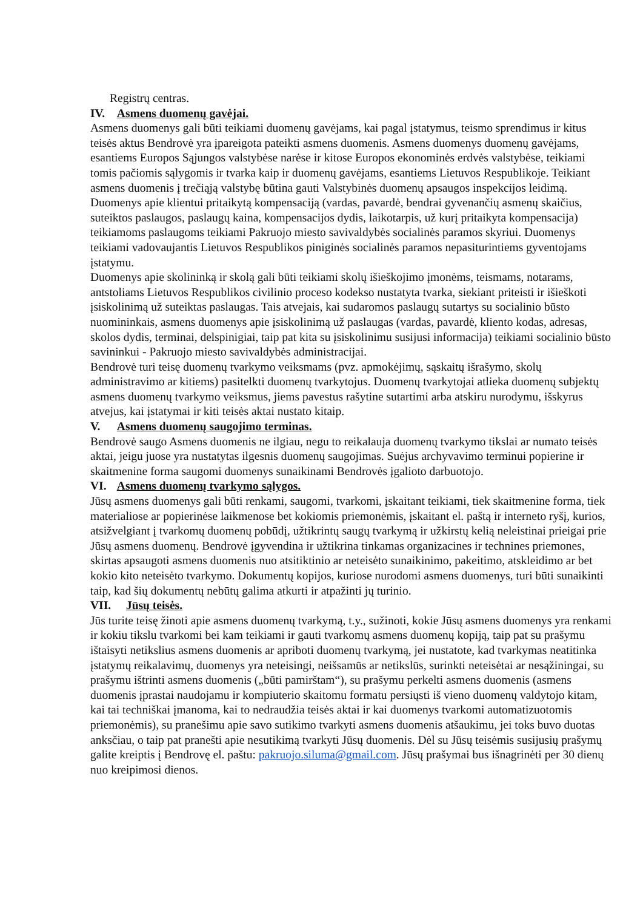Registrų centras.
IV. Asmens duomenų gavėjai.
Asmens duomenys gali būti teikiami duomenų gavėjams, kai pagal įstatymus, teismo sprendimus ir kitus teisės aktus Bendrovė yra įpareigota pateikti asmens duomenis. Asmens duomenys duomenų gavėjams, esantiems Europos Sąjungos valstybėse narėse ir kitose Europos ekonominės erdvės valstybėse, teikiami tomis pačiomis sąlygomis ir tvarka kaip ir duomenų gavėjams, esantiems Lietuvos Respublikoje. Teikiant asmens duomenis į trečiąją valstybę būtina gauti Valstybinės duomenų apsaugos inspekcijos leidimą.
Duomenys apie klientui pritaikytą kompensaciją (vardas, pavardė, bendrai gyvenančių asmenų skaičius, suteiktos paslaugos, paslaugų kaina, kompensacijos dydis, laikotarpis, už kurį pritaikyta kompensacija) teikiamoms paslaugoms teikiami Pakruojo miesto savivaldybės socialinės paramos skyriui. Duomenys teikiami vadovaujantis Lietuvos Respublikos piniginės socialinės paramos nepasiturintiems gyventojams įstatymu.
Duomenys apie skolininką ir skolą gali būti teikiami skolų išieškojimo įmonėms, teismams, notarams, antstoliams Lietuvos Respublikos civilinio proceso kodekso nustatyta tvarka, siekiant priteisti ir išieškoti įsiskolinimą už suteiktas paslaugas. Tais atvejais, kai sudaromos paslaugų sutartys su socialinio būsto nuomininkais, asmens duomenys apie įsiskolinimą už paslaugas (vardas, pavardė, kliento kodas, adresas, skolos dydis, terminai, delspinigiai, taip pat kita su įsiskolinimu susijusi informacija) teikiami socialinio būsto savininkui - Pakruojo miesto savivaldybės administracijai.
Bendrovė turi teisę duomenų tvarkymo veiksmams (pvz. apmokėjimų, sąskaitų išrašymo, skolų administravimo ar kitiems) pasitelkti duomenų tvarkytojus. Duomenų tvarkytojai atlieka duomenų subjektų asmens duomenų tvarkymo veiksmus, jiems pavestus rašytine sutartimi arba atskiru nurodymu, išskyrus atvejus, kai įstatymai ir kiti teisės aktai nustato kitaip.
V. Asmens duomenų saugojimo terminas.
Bendrovė saugo Asmens duomenis ne ilgiau, negu to reikalauja duomenų tvarkymo tikslai ar numato teisės aktai, jeigu juose yra nustatytas ilgesnis duomenų saugojimas. Suėjus archyvavimo terminui popierine ir skaitmenine forma saugomi duomenys sunaikinami Bendrovės įgalioto darbuotojo.
VI. Asmens duomenų tvarkymo sąlygos.
Jūsų asmens duomenys gali būti renkami, saugomi, tvarkomi, įskaitant teikiami, tiek skaitmenine forma, tiek materialiose ar popierinėse laikmenose bet kokiomis priemonėmis, įskaitant el. paštą ir interneto ryšį, kurios, atsižvelgiant į tvarkomų duomenų pobūdį, užtikrintų saugų tvarkymą ir užkirstų kelią neleistinai prieigai prie Jūsų asmens duomenų. Bendrovė įgyvendina ir užtikrina tinkamas organizacines ir technines priemones, skirtas apsaugoti asmens duomenis nuo atsitiktinio ar neteisėto sunaikinimo, pakeitimo, atskleidimo ar bet kokio kito neteisėto tvarkymo. Dokumentų kopijos, kuriose nurodomi asmens duomenys, turi būti sunaikinti taip, kad šių dokumentų nebūtų galima atkurti ir atpažinti jų turinio.
VII. Jūsų teisės.
Jūs turite teisę žinoti apie asmens duomenų tvarkymą, t.y., sužinoti, kokie Jūsų asmens duomenys yra renkami ir kokiu tikslu tvarkomi bei kam teikiami ir gauti tvarkomų asmens duomenų kopiją, taip pat su prašymu ištaisyti netikslius asmens duomenis ar apriboti duomenų tvarkymą, jei nustatote, kad tvarkymas neatitinka įstatymų reikalavimų, duomenys yra neteisingi, neišsamūs ar netikslūs, surinkti neteisėtai ar nesąžiningai, su prašymu ištrinti asmens duomenis („būti pamirštam“), su prašymu perkelti asmens duomenis (asmens duomenis įprastai naudojamu ir kompiuterio skaitomu formatu persiųsti iš vieno duomenų valdytojo kitam, kai tai techniškai įmanoma, kai to nedraudžia teisės aktai ir kai duomenys tvarkomi automatizuotomis priemonėmis), su pranešimu apie savo sutikimo tvarkyti asmens duomenis atšaukimu, jei toks buvo duotas anksčiau, o taip pat pranešti apie nesutikimą tvarkyti Jūsų duomenis. Dėl su Jūsų teisėmis susijusių prašymų galite kreiptis į Bendrovę el. paštu: pakruojo.siluma@gmail.com. Jūsų prašymai bus išnagrinėti per 30 dienų nuo kreipimosi dienos.